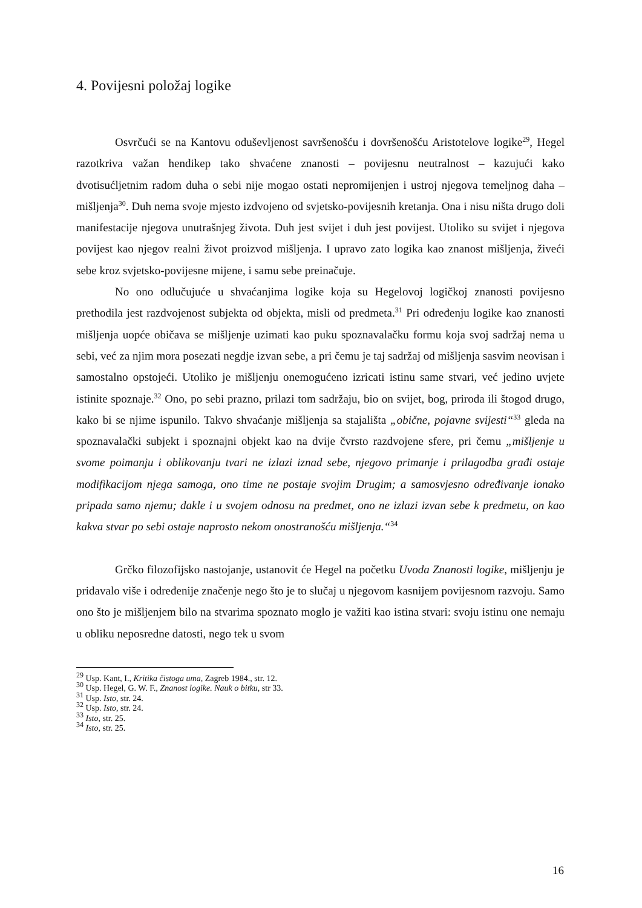4. Povijesni položaj logike
Osvrčući se na Kantovu oduševljenost savršenošću i dovršenošću Aristotelove logike<sup>29</sup>, Hegel razotkriva važan hendikep tako shvaćene znanosti – povijesnu neutralnost – kazujući kako dvotisućljetnim radom duha o sebi nije mogao ostati nepromijenjen i ustroj njegova temeljnog daha – mišljenja<sup>30</sup>. Duh nema svoje mjesto izdvojeno od svjetsko-povijesnih kretanja. Ona i nisu ništa drugo doli manifestacije njegova unutrašnjeg života. Duh jest svijet i duh jest povijest. Utoliko su svijet i njegova povijest kao njegov realni život proizvod mišljenja. I upravo zato logika kao znanost mišljenja, živeći sebe kroz svjetsko-povijesne mijene, i samu sebe preinačuje.
No ono odlučujuće u shvaćanjima logike koja su Hegelovoj logičkoj znanosti povijesno prethodila jest razdvojenost subjekta od objekta, misli od predmeta.<sup>31</sup> Pri određenju logike kao znanosti mišljenja uopće običava se mišljenje uzimati kao puku spoznavalačku formu koja svoj sadržaj nema u sebi, već za njim mora posezati negdje izvan sebe, a pri čemu je taj sadržaj od mišljenja sasvim neovisan i samostalno opstojeći. Utoliko je mišljenju onemogućeno izricati istinu same stvari, već jedino uvjete istinite spoznaje.<sup>32</sup> Ono, po sebi prazno, prilazi tom sadržaju, bio on svijet, bog, priroda ili štogod drugo, kako bi se njime ispunilo. Takvo shvaćanje mišljenja sa stajališta „obične, pojavne svijesti“<sup>33</sup> gleda na spoznavalački subjekt i spoznajni objekt kao na dvije čvrsto razdvojene sfere, pri čemu „mišljenje u svome poimanju i oblikovanju tvari ne izlazi iznad sebe, njegovo primanje i prilagodba građi ostaje modifikacijom njega samoga, ono time ne postaje svojim Drugim; a samosvjesno određivanje ionako pripada samo njemu; dakle i u svojem odnosu na predmet, ono ne izlazi izvan sebe k predmetu, on kao kakva stvar po sebi ostaje naprosto nekom onostranošću mišljenja.“<sup>34</sup>
Grčko filozofijsko nastojanje, ustanovit će Hegel na početku Uvoda Znanosti logike, mišljenju je pridavalo više i određenije značenje nego što je to slučaj u njegovom kasnijem povijesnom razvoju. Samo ono što je mišljenjem bilo na stvarima spoznato moglo je važiti kao istina stvari: svoju istinu one nemaju u obliku neposredne datosti, nego tek u svom
<sup>29</sup> Usp. Kant, I., Kritika čistoga uma, Zagreb 1984., str. 12.
<sup>30</sup> Usp. Hegel, G. W. F., Znanost logike. Nauk o bitku, str 33.
<sup>31</sup> Usp. Isto, str. 24.
<sup>32</sup> Usp. Isto, str. 24.
<sup>33</sup> Isto, str. 25.
<sup>34</sup> Isto, str. 25.
16